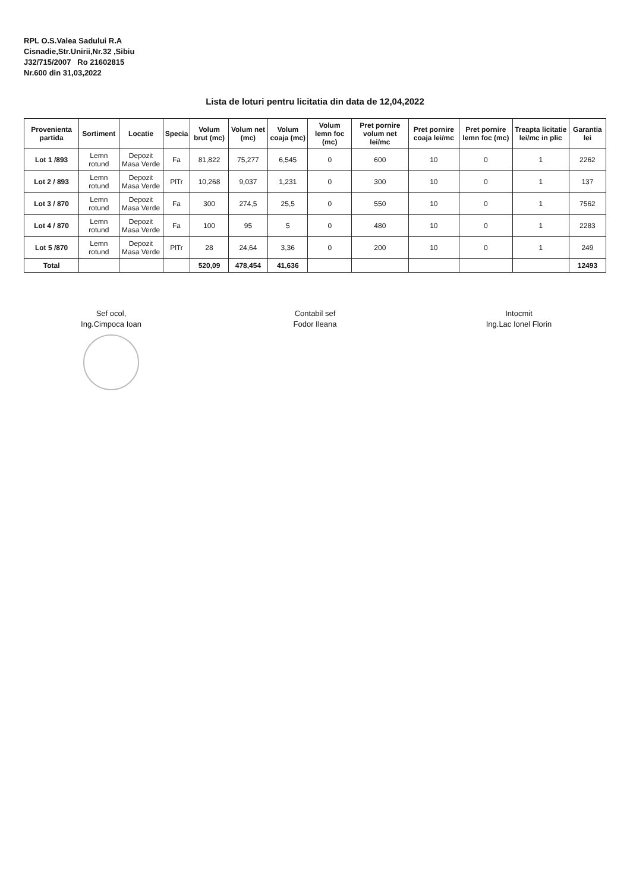RPL O.S.Valea Sadului R.A
Cisnadie,Str.Unirii,Nr.32 ,Sibiu
J32/715/2007 Ro 21602815
Nr.600 din 31,03,2022
Lista de loturi pentru licitatia din data de 12,04,2022
| Provenienta partida | Sortiment | Locatie | Specia | Volum brut (mc) | Volum net (mc) | Volum coaja (mc) | Volum lemn foc (mc) | Pret pornire volum net lei/mc | Pret pornire coaja lei/mc | Pret pornire lemn foc (mc) | Treapta licitatie lei/mc in plic | Garantia lei |
| --- | --- | --- | --- | --- | --- | --- | --- | --- | --- | --- | --- | --- |
| Lot 1 /893 | Lemn rotund | Depozit Masa Verde | Fa | 81,822 | 75,277 | 6,545 | 0 | 600 | 10 | 0 | 1 | 2262 |
| Lot 2 / 893 | Lemn rotund | Depozit Masa Verde | PlTr | 10,268 | 9,037 | 1,231 | 0 | 300 | 10 | 0 | 1 | 137 |
| Lot 3 / 870 | Lemn rotund | Depozit Masa Verde | Fa | 300 | 274,5 | 25,5 | 0 | 550 | 10 | 0 | 1 | 7562 |
| Lot 4 / 870 | Lemn rotund | Depozit Masa Verde | Fa | 100 | 95 | 5 | 0 | 480 | 10 | 0 | 1 | 2283 |
| Lot 5 /870 | Lemn rotund | Depozit Masa Verde | PlTr | 28 | 24,64 | 3,36 | 0 | 200 | 10 | 0 | 1 | 249 |
| Total | | | | 520,09 | 478,454 | 41,636 | | | | | | 12493 |
Sef ocol,
Ing.Cimpoca Ioan
Contabil sef
Fodor Ileana
Intocmit
Ing.Lac Ionel Florin